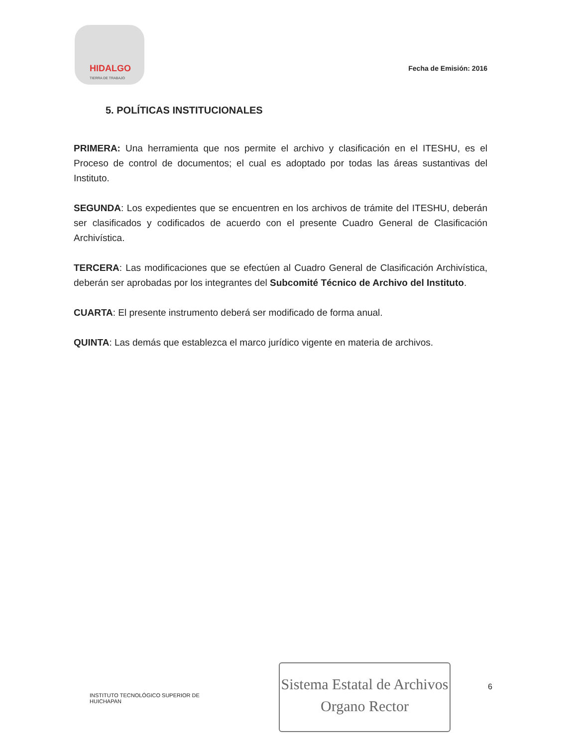HIDALGO
TIERRA DE TRABAJO
Fecha de Emisión: 2016
5. POLÍTICAS INSTITUCIONALES
PRIMERA: Una herramienta que nos permite el archivo y clasificación en el ITESHU, es el Proceso de control de documentos; el cual es adoptado por todas las áreas sustantivas del Instituto.
SEGUNDA: Los expedientes que se encuentren en los archivos de trámite del ITESHU, deberán ser clasificados y codificados de acuerdo con el presente Cuadro General de Clasificación Archivística.
TERCERA: Las modificaciones que se efectúen al Cuadro General de Clasificación Archivística, deberán ser aprobadas por los integrantes del Subcomité Técnico de Archivo del Instituto.
CUARTA: El presente instrumento deberá ser modificado de forma anual.
QUINTA: Las demás que establezca el marco jurídico vigente en materia de archivos.
INSTITUTO TECNOLÓGICO SUPERIOR DE HUICHAPAN
Sistema Estatal de Archivos
Organo Rector
6